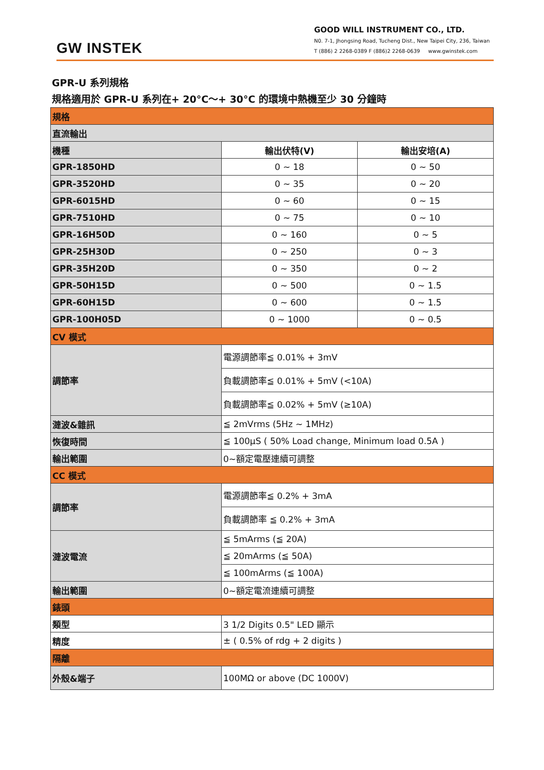GW INSTEK
GOOD WILL INSTRUMENT CO., LTD.
N0. 7-1, Jhongsing Road, Tucheng Dist., New Taipei City, 236, Taiwan
T (886) 2 2268-0389 F (886)2 2268-0639 www.gwinstek.com
GPR-U 系列規格
規格適用於 GPR-U 系列在+ 20°C～+ 30°C 的環境中熱機至少 30 分鐘時
| 規格 | | |
| 直流輸出 | | |
| 機種 | 輸出伏特(V) | 輸出安培(A) |
| GPR-1850HD | 0 ~ 18 | 0 ~ 50 |
| GPR-3520HD | 0 ~ 35 | 0 ~ 20 |
| GPR-6015HD | 0 ~ 60 | 0 ~ 15 |
| GPR-7510HD | 0 ~ 75 | 0 ~ 10 |
| GPR-16H50D | 0 ~ 160 | 0 ~ 5 |
| GPR-25H30D | 0 ~ 250 | 0 ~ 3 |
| GPR-35H20D | 0 ~ 350 | 0 ~ 2 |
| GPR-50H15D | 0 ~ 500 | 0 ~ 1.5 |
| GPR-60H15D | 0 ~ 600 | 0 ~ 1.5 |
| GPR-100H05D | 0 ~ 1000 | 0 ~ 0.5 |
| CV 模式 | | |
| 調節率 | 電源調節率≦ 0.01% + 3mV | |
| | 負載調節率≦ 0.01% + 5mV (<10A) | |
| | 負載調節率≦ 0.02% + 5mV (≥10A) | |
| 漣波&雜訊 | ≦ 2mVrms (5Hz ~ 1MHz) | |
| 恢復時間 | ≦ 100μS ( 50% Load change, Minimum load 0.5A ) | |
| 輸出範圍 | 0~額定電壓連續可調整 | |
| CC 模式 | | |
| 調節率 | 電源調節率≦ 0.2% + 3mA | |
| | 負載調節率 ≦ 0.2% + 3mA | |
| 漣波電流 | ≦ 5mArms (≦ 20A) | |
| | ≦ 20mArms (≦ 50A) | |
| | ≦ 100mArms (≦ 100A) | |
| 輸出範圍 | 0~額定電流連續可調整 | |
| 錶頭 | | |
| 類型 | 3 1/2 Digits 0.5" LED 顯示 | |
| 精度 | ± ( 0.5% of rdg + 2 digits ) | |
| 隔離 | | |
| 外殼&端子 | 100MΩ or above (DC 1000V) | |